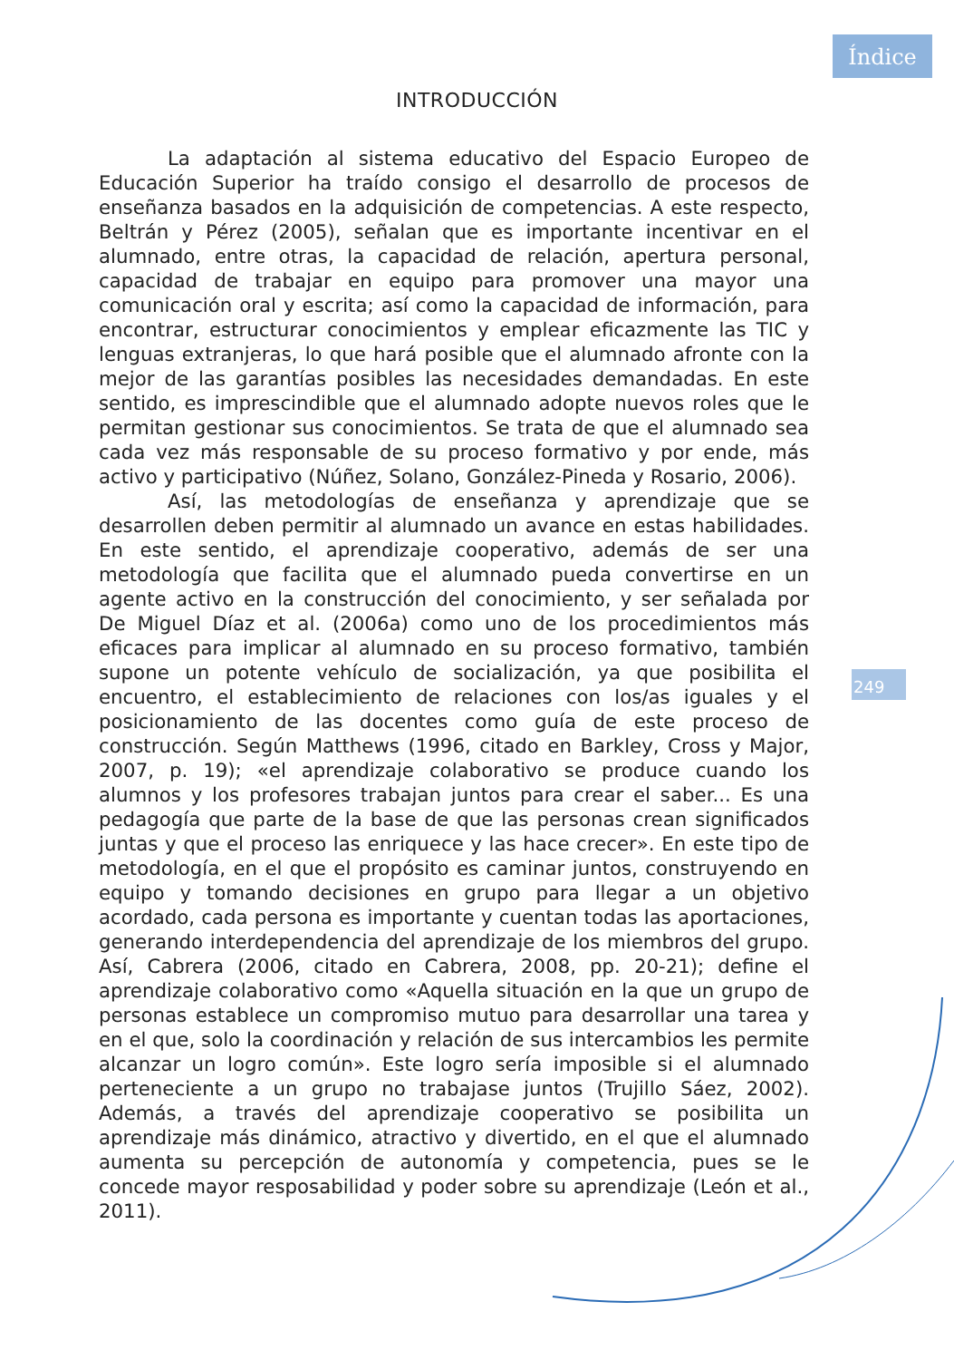Índice
INTRODUCCIÓN
La adaptación al sistema educativo del Espacio Europeo de Educación Superior ha traído consigo el desarrollo de procesos de enseñanza basados en la adquisición de competencias. A este respecto, Beltrán y Pérez (2005), señalan que es importante incentivar en el alumnado, entre otras, la capacidad de relación, apertura personal, capacidad de trabajar en equipo para promover una mayor una comunicación oral y escrita; así como la capacidad de información, para encontrar, estructurar conocimientos y emplear eficazmente las TIC y lenguas extranjeras, lo que hará posible que el alumnado afronte con la mejor de las garantías posibles las necesidades demandadas. En este sentido, es imprescindible que el alumnado adopte nuevos roles que le permitan gestionar sus conocimientos. Se trata de que el alumnado sea cada vez más responsable de su proceso formativo y por ende, más activo y participativo (Núñez, Solano, González-Pineda y Rosario, 2006).
Así, las metodologías de enseñanza y aprendizaje que se desarrollen deben permitir al alumnado un avance en estas habilidades. En este sentido, el aprendizaje cooperativo, además de ser una metodología que facilita que el alumnado pueda convertirse en un agente activo en la construcción del conocimiento, y ser señalada por De Miguel Díaz et al. (2006a) como uno de los procedimientos más eficaces para implicar al alumnado en su proceso formativo, también supone un potente vehículo de socialización, ya que posibilita el encuentro, el establecimiento de relaciones con los/as iguales y el posicionamiento de las docentes como guía de este proceso de construcción. Según Matthews (1996, citado en Barkley, Cross y Major, 2007, p. 19); «el aprendizaje colaborativo se produce cuando los alumnos y los profesores trabajan juntos para crear el saber... Es una pedagogía que parte de la base de que las personas crean significados juntas y que el proceso las enriquece y las hace crecer». En este tipo de metodología, en el que el propósito es caminar juntos, construyendo en equipo y tomando decisiones en grupo para llegar a un objetivo acordado, cada persona es importante y cuentan todas las aportaciones, generando interdependencia del aprendizaje de los miembros del grupo. Así, Cabrera (2006, citado en Cabrera, 2008, pp. 20-21); define el aprendizaje colaborativo como «Aquella situación en la que un grupo de personas establece un compromiso mutuo para desarrollar una tarea y en el que, solo la coordinación y relación de sus intercambios les permite alcanzar un logro común». Este logro sería imposible si el alumnado perteneciente a un grupo no trabajase juntos (Trujillo Sáez, 2002). Además, a través del aprendizaje cooperativo se posibilita un aprendizaje más dinámico, atractivo y divertido, en el que el alumnado aumenta su percepción de autonomía y competencia, pues se le concede mayor resposabilidad y poder sobre su aprendizaje (León et al., 2011).
249